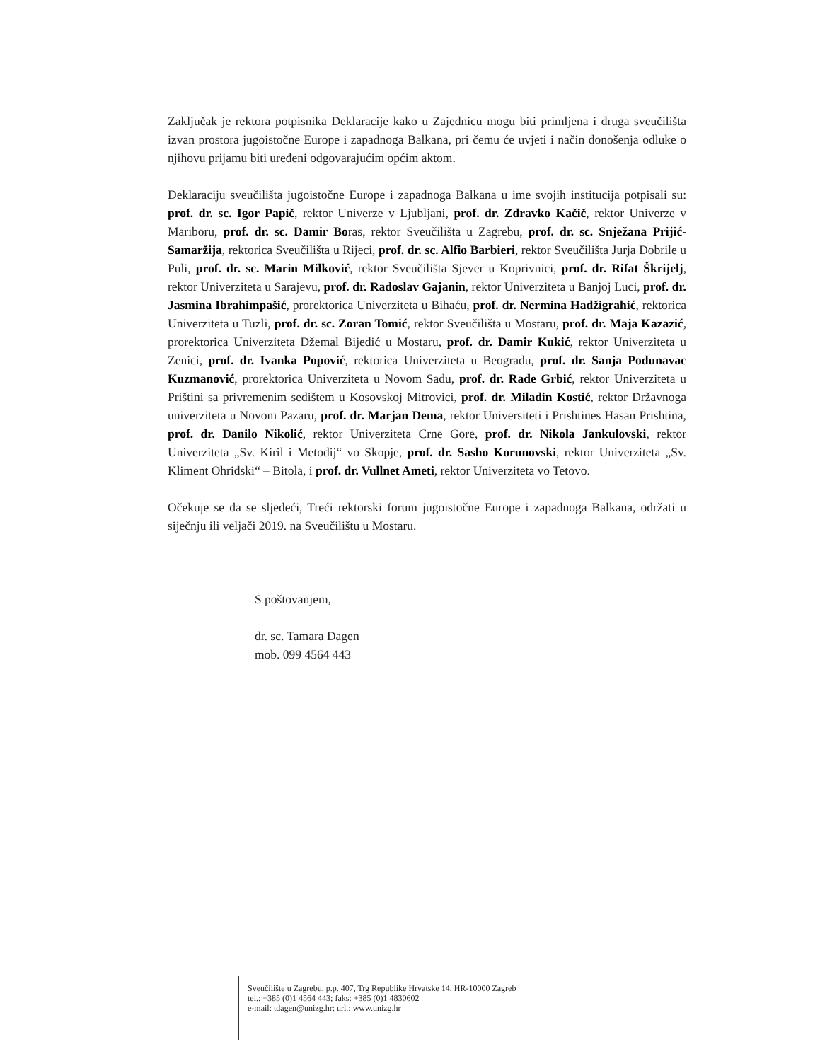Zaključak je rektora potpisnika Deklaracije kako u Zajednicu mogu biti primljena i druga sveučilišta izvan prostora jugoistočne Europe i zapadnoga Balkana, pri čemu će uvjeti i način donošenja odluke o njihovu prijamu biti uređeni odgovarajućim općim aktom.
Deklaraciju sveučilišta jugoistočne Europe i zapadnoga Balkana u ime svojih institucija potpisali su: prof. dr. sc. Igor Papič, rektor Univerze v Ljubljani, prof. dr. Zdravko Kačič, rektor Univerze v Mariboru, prof. dr. sc. Damir Boras, rektor Sveučilišta u Zagrebu, prof. dr. sc. Snježana Prijić-Samaržija, rektorica Sveučilišta u Rijeci, prof. dr. sc. Alfio Barbieri, rektor Sveučilišta Jurja Dobrile u Puli, prof. dr. sc. Marin Milković, rektor Sveučilišta Sjever u Koprivnici, prof. dr. Rifat Škrijelj, rektor Univerziteta u Sarajevu, prof. dr. Radoslav Gajanin, rektor Univerziteta u Banjoj Luci, prof. dr. Jasmina Ibrahimpašić, prorektorica Univerziteta u Bihaću, prof. dr. Nermina Hadžigrahić, rektorica Univerziteta u Tuzli, prof. dr. sc. Zoran Tomić, rektor Sveučilišta u Mostaru, prof. dr. Maja Kazazić, prorektorica Univerziteta Džemal Bijedić u Mostaru, prof. dr. Damir Kukić, rektor Univerziteta u Zenici, prof. dr. Ivanka Popović, rektorica Univerziteta u Beogradu, prof. dr. Sanja Podunavac Kuzmanović, prorektorica Univerziteta u Novom Sadu, prof. dr. Rade Grbić, rektor Univerziteta u Prištini sa privremenim sedištem u Kosovskoj Mitrovici, prof. dr. Miladin Kostić, rektor Državnoga univerziteta u Novom Pazaru, prof. dr. Marjan Dema, rektor Universiteti i Prishtines Hasan Prishtina, prof. dr. Danilo Nikolić, rektor Univerziteta Crne Gore, prof. dr. Nikola Jankulovski, rektor Univerziteta „Sv. Kiril i Metodij“ vo Skopje, prof. dr. Sasho Korunovski, rektor Univerziteta „Sv. Kliment Ohridski“ – Bitola, i prof. dr. Vullnet Ameti, rektor Univerziteta vo Tetovo.
Očekuje se da se sljedeći, Treći rektorski forum jugoistočne Europe i zapadnoga Balkana, održati u siječnju ili veljači 2019. na Sveučilištu u Mostaru.
S poštovanjem,
dr. sc. Tamara Dagen
mob. 099 4564 443
Sveučilište u Zagrebu, p.p. 407, Trg Republike Hrvatske 14, HR-10000 Zagreb
tel.: +385 (0)1 4564 443; faks: +385 (0)1 4830602
e-mail: tdagen@unizg.hr; url.: www.unizg.hr